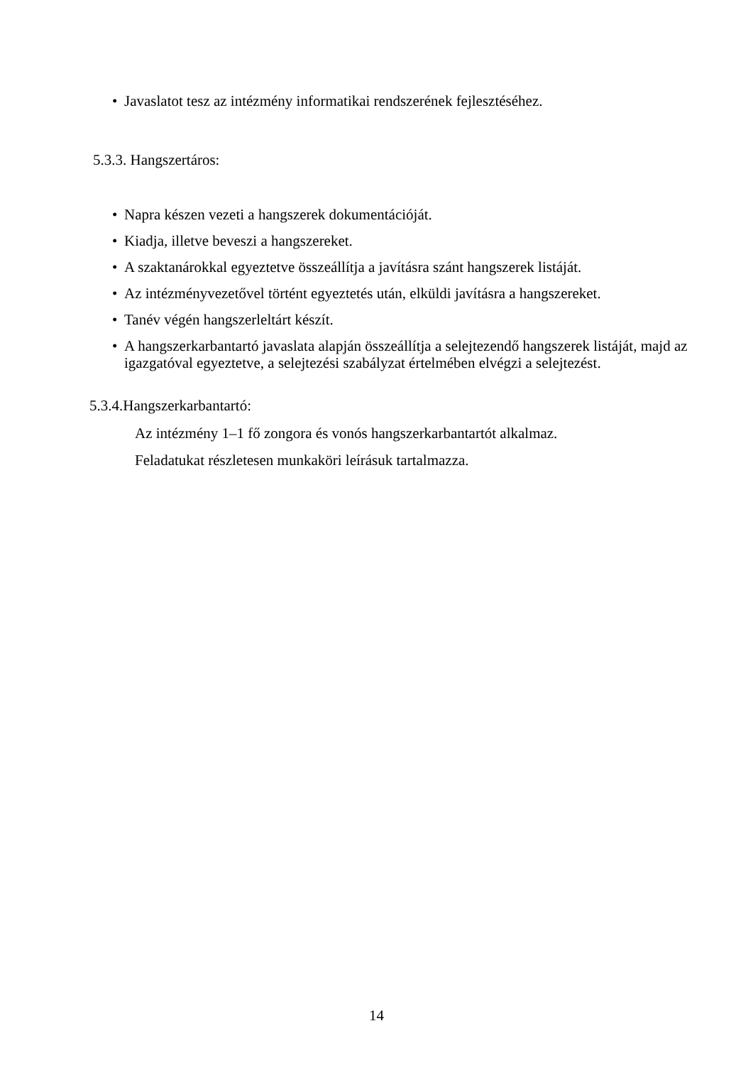• Javaslatot tesz az intézmény informatikai rendszerének fejlesztéséhez.
5.3.3. Hangszertáros:
• Napra készen vezeti a hangszerek dokumentációját.
• Kiadja, illetve beveszi a hangszereket.
• A szaktanárokkal egyeztetve összeállítja a javításra szánt hangszerek listáját.
• Az intézményvezetővel történt egyeztetés után, elküldi javításra a hangszereket.
• Tanév végén hangszerleltárt készít.
• A hangszerkarbantartó javaslata alapján összeállítja a selejtezendő hangszerek listáját, majd az igazgatóval egyeztetve, a selejtezési szabályzat értelmében elvégzi a selejtezést.
5.3.4.Hangszerkarbantartó:
Az intézmény 1–1 fő zongora és vonós hangszerkarbantartót alkalmaz.
Feladatukat részletesen munkaköri leírásuk tartalmazza.
14